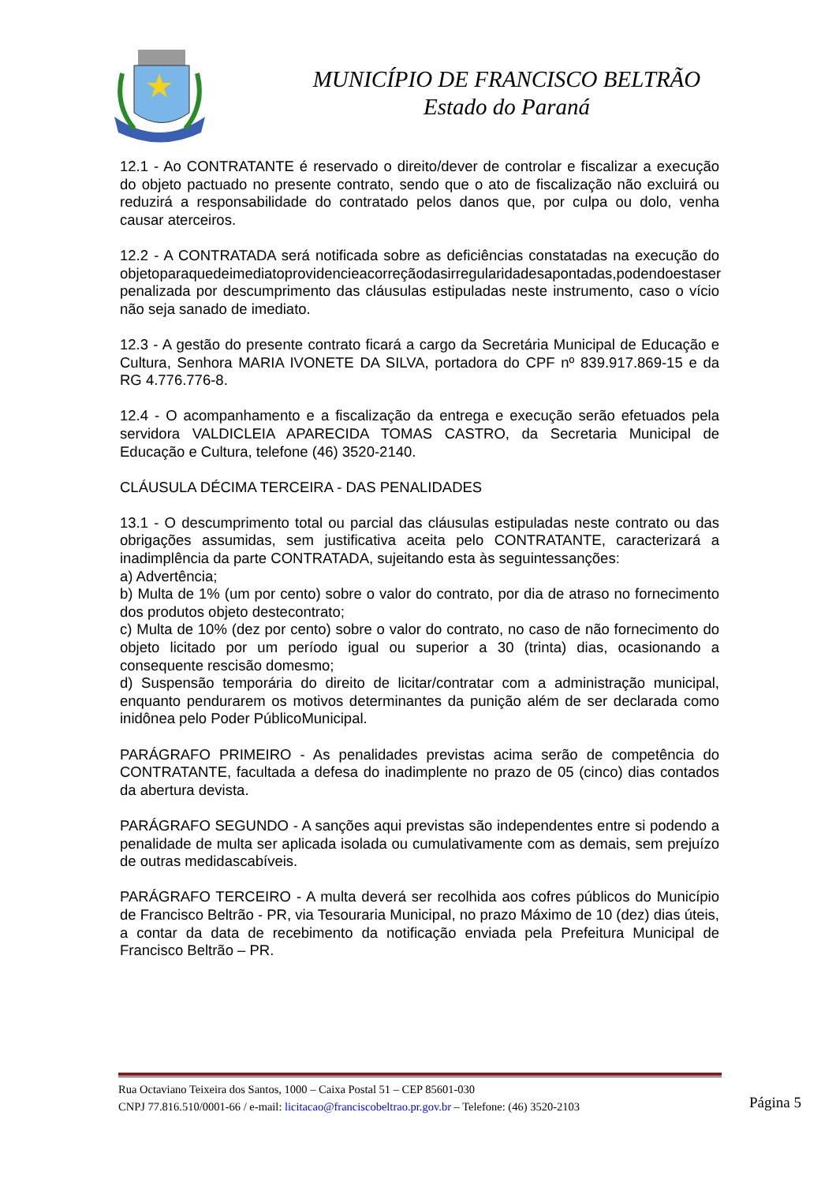MUNICÍPIO DE FRANCISCO BELTRÃO
Estado do Paraná
12.1 - Ao CONTRATANTE é reservado o direito/dever de controlar e fiscalizar a execução do objeto pactuado no presente contrato, sendo que o ato de fiscalização não excluirá ou reduzirá a responsabilidade do contratado pelos danos que, por culpa ou dolo, venha causar aterceiros.
12.2 - A CONTRATADA será notificada sobre as deficiências constatadas na execução do objetoparaquedeimediatoprovidencieacorreçãodasirregularidadesapontadas,podendoestaser penalizada por descumprimento das cláusulas estipuladas neste instrumento, caso o vício não seja sanado de imediato.
12.3 - A gestão do presente contrato ficará a cargo da Secretária Municipal de Educação e Cultura, Senhora MARIA IVONETE DA SILVA, portadora do CPF nº 839.917.869-15 e da RG 4.776.776-8.
12.4 - O acompanhamento e a fiscalização da entrega e execução serão efetuados pela servidora VALDICLEIA APARECIDA TOMAS CASTRO, da Secretaria Municipal de Educação e Cultura, telefone (46) 3520-2140.
CLÁUSULA DÉCIMA TERCEIRA - DAS PENALIDADES
13.1 - O descumprimento total ou parcial das cláusulas estipuladas neste contrato ou das obrigações assumidas, sem justificativa aceita pelo CONTRATANTE, caracterizará a inadimplência da parte CONTRATADA, sujeitando esta às seguintessanções:
a) Advertência;
b) Multa de 1% (um por cento) sobre o valor do contrato, por dia de atraso no fornecimento dos produtos objeto destecontrato;
c) Multa de 10% (dez por cento) sobre o valor do contrato, no caso de não fornecimento do objeto licitado por um período igual ou superior a 30 (trinta) dias, ocasionando a consequente rescisão domesmo;
d) Suspensão temporária do direito de licitar/contratar com a administração municipal, enquanto pendurarem os motivos determinantes da punição além de ser declarada como inidônea pelo Poder PúblicoMunicipal.
PARÁGRAFO PRIMEIRO - As penalidades previstas acima serão de competência do CONTRATANTE, facultada a defesa do inadimplente no prazo de 05 (cinco) dias contados da abertura devista.
PARÁGRAFO SEGUNDO - A sanções aqui previstas são independentes entre si podendo a penalidade de multa ser aplicada isolada ou cumulativamente com as demais, sem prejuízo de outras medidascabíveis.
PARÁGRAFO TERCEIRO - A multa deverá ser recolhida aos cofres públicos do Município de Francisco Beltrão - PR, via Tesouraria Municipal, no prazo Máximo de 10 (dez) dias úteis, a contar da data de recebimento da notificação enviada pela Prefeitura Municipal de Francisco Beltrão – PR.
Rua Octaviano Teixeira dos Santos, 1000 – Caixa Postal 51 – CEP 85601-030
CNPJ 77.816.510/0001-66 / e-mail: licitacao@franciscobeltrao.pr.gov.br – Telefone: (46) 3520-2103
Página 5